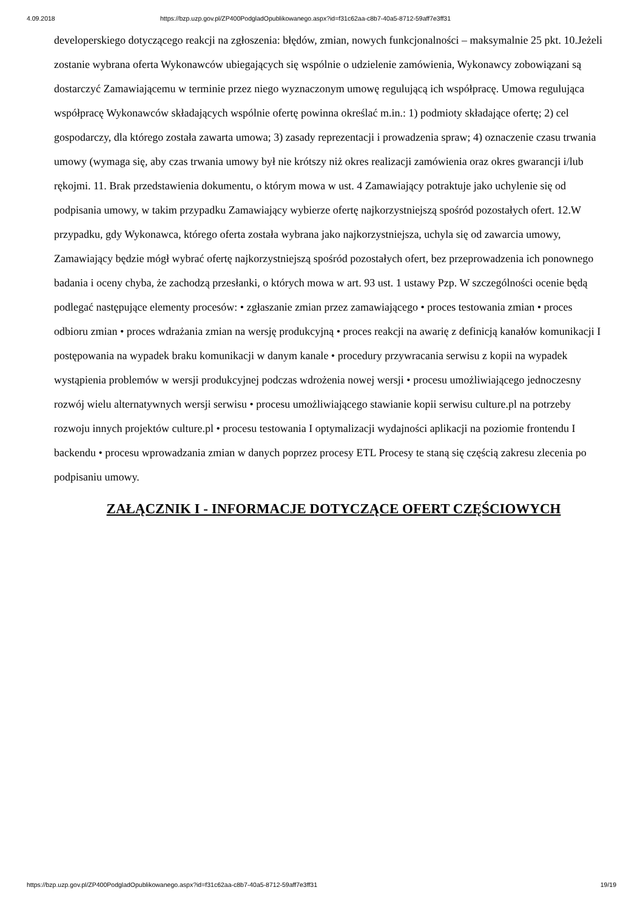4.09.2018 https://bzp.uzp.gov.pl/ZP400PodgladOpublikowanego.aspx?id=f31c62aa-c8b7-40a5-8712-59aff7e3ff31
developerskiego dotyczącego reakcji na zgłoszenia: błędów, zmian, nowych funkcjonalności – maksymalnie 25 pkt. 10.Jeżeli zostanie wybrana oferta Wykonawców ubiegających się wspólnie o udzielenie zamówienia, Wykonawcy zobowiązani są dostarczyć Zamawiającemu w terminie przez niego wyznaczonym umowę regulującą ich współpracę. Umowa regulująca współpracę Wykonawców składających wspólnie ofertę powinna określać m.in.: 1) podmioty składające ofertę; 2) cel gospodarczy, dla którego została zawarta umowa; 3) zasady reprezentacji i prowadzenia spraw; 4) oznaczenie czasu trwania umowy (wymaga się, aby czas trwania umowy był nie krótszy niż okres realizacji zamówienia oraz okres gwarancji i/lub rękojmi. 11. Brak przedstawienia dokumentu, o którym mowa w ust. 4 Zamawiający potraktuje jako uchylenie się od podpisania umowy, w takim przypadku Zamawiający wybierze ofertę najkorzystniejszą spośród pozostałych ofert. 12.W przypadku, gdy Wykonawca, którego oferta została wybrana jako najkorzystniejsza, uchyla się od zawarcia umowy, Zamawiający będzie mógł wybrać ofertę najkorzystniejszą spośród pozostałych ofert, bez przeprowadzenia ich ponownego badania i oceny chyba, że zachodzą przesłanki, o których mowa w art. 93 ust. 1 ustawy Pzp. W szczególności ocenie będą podlegać następujące elementy procesów: • zgłaszanie zmian przez zamawiającego • proces testowania zmian • proces odbioru zmian • proces wdrażania zmian na wersję produkcyjną • proces reakcji na awarię z definicją kanałów komunikacji I postępowania na wypadek braku komunikacji w danym kanale • procedury przywracania serwisu z kopii na wypadek wystąpienia problemów w wersji produkcyjnej podczas wdrożenia nowej wersji • procesu umożliwiającego jednoczesny rozwój wielu alternatywnych wersji serwisu • procesu umożliwiającego stawianie kopii serwisu culture.pl na potrzeby rozwoju innych projektów culture.pl • procesu testowania I optymalizacji wydajności aplikacji na poziomie frontendu I backendu • procesu wprowadzania zmian w danych poprzez procesy ETL Procesy te staną się częścią zakresu zlecenia po podpisaniu umowy.
ZAŁĄCZNIK I - INFORMACJE DOTYCZĄCE OFERT CZĘŚCIOWYCH
https://bzp.uzp.gov.pl/ZP400PodgladOpublikowanego.aspx?id=f31c62aa-c8b7-40a5-8712-59aff7e3ff31 19/19